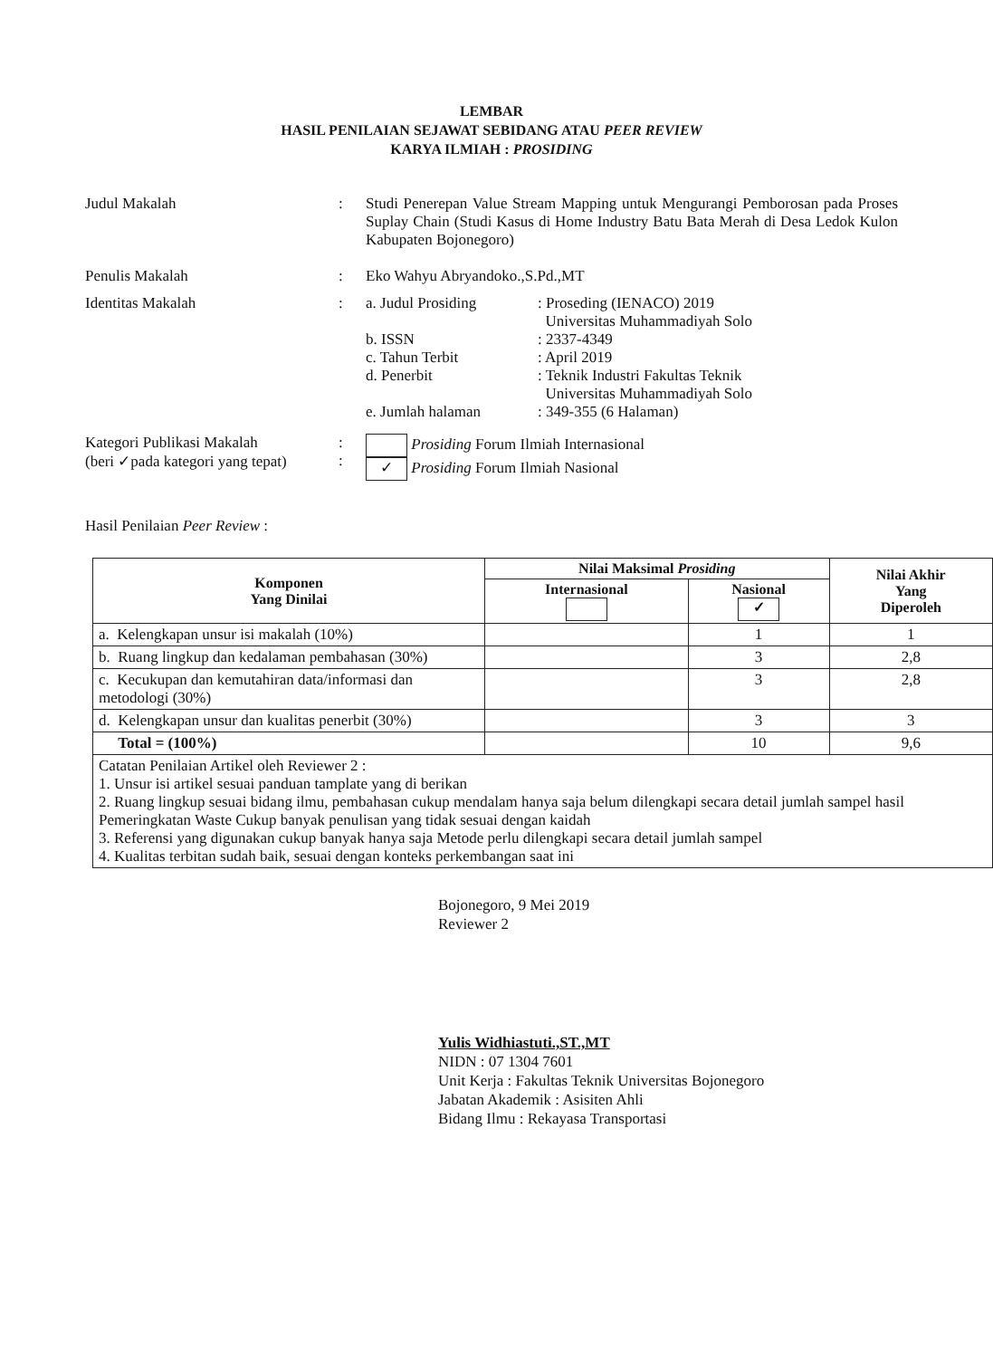LEMBAR
HASIL PENILAIAN SEJAWAT SEBIDANG ATAU PEER REVIEW
KARYA ILMIAH : PROSIDING
Judul Makalah : Studi Penerepan Value Stream Mapping untuk Mengurangi Pemborosan pada Proses Suplay Chain (Studi Kasus di Home Industry Batu Bata Merah di Desa Ledok Kulon Kabupaten Bojonegoro)
Penulis Makalah : Eko Wahyu Abryandoko.,S.Pd.,MT
Identitas Makalah : a. Judul Prosiding : Proseding (IENACO) 2019
Universitas Muhammadiyah Solo
b. ISSN : 2337-4349
c. Tahun Terbit : April 2019
d. Penerbit : Teknik Industri Fakultas Teknik
Universitas Muhammadiyah Solo
e. Jumlah halaman : 349-355 (6 Halaman)
Kategori Publikasi Makalah
(beri ✓pada kategori yang tepat)
:
:
Prosiding Forum Ilmiah Internasional
✓ Prosiding Forum Ilmiah Nasional
Hasil Penilaian Peer Review :
| Komponen Yang Dinilai | Nilai Maksimal Prosiding | | Nilai Akhir Yang Diperoleh |
| --- | --- | --- | --- |
| | Internasional | Nasional ✓ | |
| a. Kelengkapan unsur isi makalah (10%) | | 1 | 1 |
| b. Ruang lingkup dan kedalaman pembahasan (30%) | | 3 | 2,8 |
| c. Kecukupan dan kemutahiran data/informasi dan metodologi (30%) | | 3 | 2,8 |
| d. Kelengkapan unsur dan kualitas penerbit (30%) | | 3 | 3 |
| Total = (100%) | | 10 | 9,6 |
| Catatan Penilaian Artikel oleh Reviewer 2 : 1. Unsur isi artikel sesuai panduan tamplate yang di berikan 2. Ruang lingkup sesuai bidang ilmu, pembahasan cukup mendalam hanya saja belum dilengkapi secara detail jumlah sampel hasil Pemeringkatan Waste Cukup banyak penulisan yang tidak sesuai dengan kaidah 3. Referensi yang digunakan cukup banyak hanya saja Metode perlu dilengkapi secara detail jumlah sampel 4. Kualitas terbitan sudah baik, sesuai dengan konteks perkembangan saat ini | | | |
Bojonegoro, 9 Mei 2019
Reviewer 2
Yulis Widhiastuti.,ST.,MT
NIDN : 07 1304 7601
Unit Kerja : Fakultas Teknik Universitas Bojonegoro
Jabatan Akademik : Asisiten Ahli
Bidang Ilmu : Rekayasa Transportasi